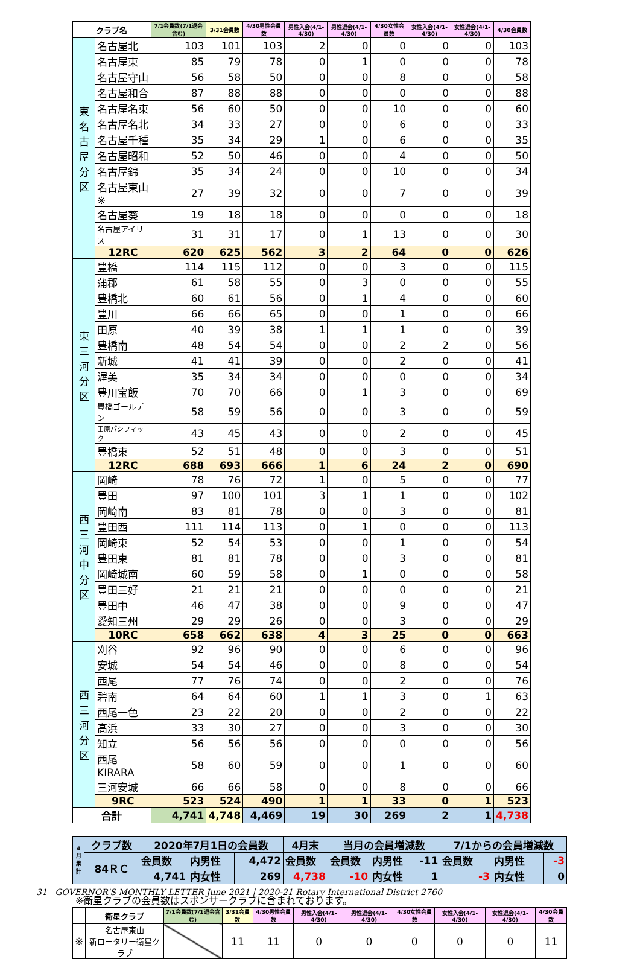| クラブ名 | | 7/1会員数(7/1退会含む) | 3/31会員数 | 4/30男性会員数 | 男性入会(4/1-4/30) | 男性退会(4/1-4/30) | 4/30女性会員数 | 女性入会(4/1-4/30) | 女性退会(4/1-4/30) | 4/30会員数 |
| --- | --- | --- | --- | --- | --- | --- | --- | --- | --- | --- |
| 東 名 古 屋 分 区 | 名古屋北 | 103 | 101 | 103 | 2 | 0 | 0 | 0 | 0 | 103 |
| | 名古屋東 | 85 | 79 | 78 | 0 | 1 | 0 | 0 | 0 | 78 |
| | 名古屋守山 | 56 | 58 | 50 | 0 | 0 | 8 | 0 | 0 | 58 |
| | 名古屋和合 | 87 | 88 | 88 | 0 | 0 | 0 | 0 | 0 | 88 |
| | 名古屋名東 | 56 | 60 | 50 | 0 | 0 | 10 | 0 | 0 | 60 |
| | 名古屋名北 | 34 | 33 | 27 | 0 | 0 | 6 | 0 | 0 | 33 |
| | 名古屋千種 | 35 | 34 | 29 | 1 | 0 | 6 | 0 | 0 | 35 |
| | 名古屋昭和 | 52 | 50 | 46 | 0 | 0 | 4 | 0 | 0 | 50 |
| | 名古屋錦 | 35 | 34 | 24 | 0 | 0 | 10 | 0 | 0 | 34 |
| | 名古屋東山※ | 27 | 39 | 32 | 0 | 0 | 7 | 0 | 0 | 39 |
| | 名古屋葵 | 19 | 18 | 18 | 0 | 0 | 0 | 0 | 0 | 18 |
| | 名古屋アイリス | 31 | 31 | 17 | 0 | 1 | 13 | 0 | 0 | 30 |
| | 12RC | 620 | 625 | 562 | 3 | 2 | 64 | 0 | 0 | 626 |
| 東 三 河 分 区 | 豊橋 | 114 | 115 | 112 | 0 | 0 | 3 | 0 | 0 | 115 |
| | 蒲郡 | 61 | 58 | 55 | 0 | 3 | 0 | 0 | 0 | 55 |
| | 豊橋北 | 60 | 61 | 56 | 0 | 1 | 4 | 0 | 0 | 60 |
| | 豊川 | 66 | 66 | 65 | 0 | 0 | 1 | 0 | 0 | 66 |
| | 田原 | 40 | 39 | 38 | 1 | 1 | 1 | 0 | 0 | 39 |
| | 豊橋南 | 48 | 54 | 54 | 0 | 0 | 2 | 2 | 0 | 56 |
| | 新城 | 41 | 41 | 39 | 0 | 0 | 2 | 0 | 0 | 41 |
| | 渥美 | 35 | 34 | 34 | 0 | 0 | 0 | 0 | 0 | 34 |
| | 豊川宝飯 | 70 | 70 | 66 | 0 | 1 | 3 | 0 | 0 | 69 |
| | 豊橋ゴールデン | 58 | 59 | 56 | 0 | 0 | 3 | 0 | 0 | 59 |
| | 田原パシフィック | 43 | 45 | 43 | 0 | 0 | 2 | 0 | 0 | 45 |
| | 豊橋東 | 52 | 51 | 48 | 0 | 0 | 3 | 0 | 0 | 51 |
| | 12RC | 688 | 693 | 666 | 1 | 6 | 24 | 2 | 0 | 690 |
| 西 三 河 中 分 区 | 岡崎 | 78 | 76 | 72 | 1 | 0 | 5 | 0 | 0 | 77 |
| | 豊田 | 97 | 100 | 101 | 3 | 1 | 1 | 0 | 0 | 102 |
| | 岡崎南 | 83 | 81 | 78 | 0 | 0 | 3 | 0 | 0 | 81 |
| | 豊田西 | 111 | 114 | 113 | 0 | 1 | 0 | 0 | 0 | 113 |
| | 岡崎東 | 52 | 54 | 53 | 0 | 0 | 1 | 0 | 0 | 54 |
| | 豊田東 | 81 | 81 | 78 | 0 | 0 | 3 | 0 | 0 | 81 |
| | 岡崎城南 | 60 | 59 | 58 | 0 | 1 | 0 | 0 | 0 | 58 |
| | 豊田三好 | 21 | 21 | 21 | 0 | 0 | 0 | 0 | 0 | 21 |
| | 豊田中 | 46 | 47 | 38 | 0 | 0 | 9 | 0 | 0 | 47 |
| | 愛知三州 | 29 | 29 | 26 | 0 | 0 | 3 | 0 | 0 | 29 |
| | 10RC | 658 | 662 | 638 | 4 | 3 | 25 | 0 | 0 | 663 |
| 西 三 河 分 区 | 刈谷 | 92 | 96 | 90 | 0 | 0 | 6 | 0 | 0 | 96 |
| | 安城 | 54 | 54 | 46 | 0 | 0 | 8 | 0 | 0 | 54 |
| | 西尾 | 77 | 76 | 74 | 0 | 0 | 2 | 0 | 0 | 76 |
| | 碧南 | 64 | 64 | 60 | 1 | 1 | 3 | 0 | 1 | 63 |
| | 西尾一色 | 23 | 22 | 20 | 0 | 0 | 2 | 0 | 0 | 22 |
| | 高浜 | 33 | 30 | 27 | 0 | 0 | 3 | 0 | 0 | 30 |
| | 知立 | 56 | 56 | 56 | 0 | 0 | 0 | 0 | 0 | 56 |
| | 西尾KIRARA | 58 | 60 | 59 | 0 | 0 | 1 | 0 | 0 | 60 |
| | 三河安城 | 66 | 66 | 58 | 0 | 0 | 8 | 0 | 0 | 66 |
| | 9RC | 523 | 524 | 490 | 1 | 1 | 33 | 0 | 1 | 523 |
| 合計 | | 4,741 | 4,748 | 4,469 | 19 | 30 | 269 | 2 | 1 | 4,738 |
| 4 月 集 計 | クラブ数 | 2020年7月1日の会員数 | | | 4月末 | 当月の会員増減数 | | | 7/1からの会員増減数 | | |
| | 84ＲＣ | 会員数 | 内男性 | 4,472 | 会員数 | 会員数 | 内男性 | -11 | 会員数 | 内男性 | -3 |
| | | 4,741 | 内女性 | 269 | 4,738 | -10 | 内女性 | 1 | -3 | 内女性 | 0 |
※衛星クラブの会員数はスポンサークラブに含まれております。
| | 衛星クラブ | 7/1会員数(7/1退会含む) | 3/31会員数 | 4/30男性会員数 | 男性入会(4/1-4/30) | 男性退会(4/1-4/30) | 4/30女性会員数 | 女性入会(4/1-4/30) | 女性退会(4/1-4/30) | 4/30会員数 |
| --- | --- | --- | --- | --- | --- | --- | --- | --- | --- | --- |
| ※ | 名古屋東山 新ロータリー衛星クラブ | | 11 | 11 | 0 | 0 | 0 | 0 | 0 | 11 |
31 GOVERNOR'S MONTHLY LETTER June 2021 | 2020-21 Rotary International District 2760